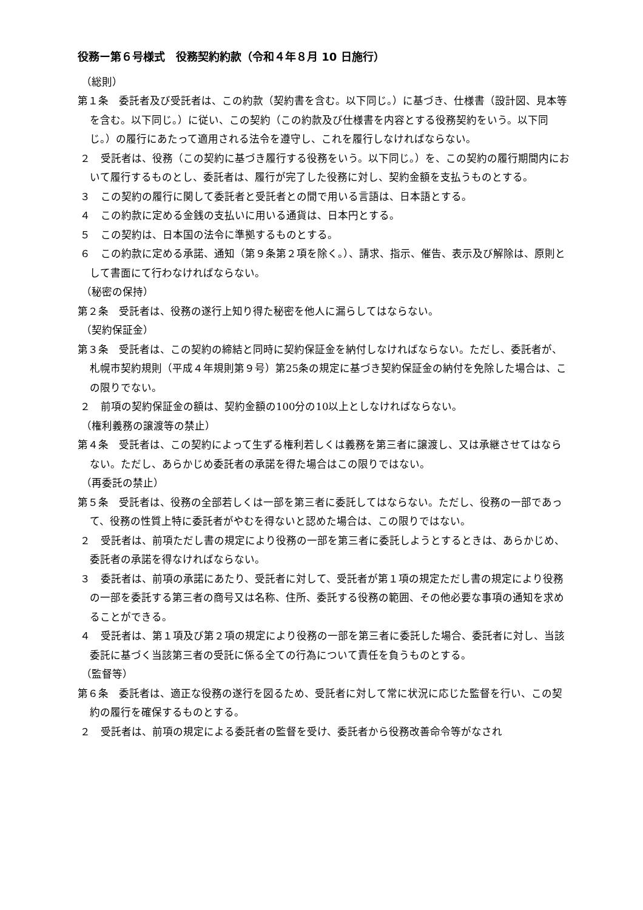役務ー第６号様式　役務契約約款（令和４年８月 10 日施行）
（総則）
第１条　委託者及び受託者は、この約款（契約書を含む。以下同じ。）に基づき、仕様書（設計図、見本等を含む。以下同じ。）に従い、この契約（この約款及び仕様書を内容とする役務契約をいう。以下同じ。）の履行にあたって適用される法令を遵守し、これを履行しなければならない。
２　受託者は、役務（この契約に基づき履行する役務をいう。以下同じ。）を、この契約の履行期間内において履行するものとし、委託者は、履行が完了した役務に対し、契約金額を支払うものとする。
３　この契約の履行に関して委託者と受託者との間で用いる言語は、日本語とする。
４　この約款に定める金銭の支払いに用いる通貨は、日本円とする。
５　この契約は、日本国の法令に準拠するものとする。
６　この約款に定める承諾、通知（第９条第２項を除く。）、請求、指示、催告、表示及び解除は、原則として書面にて行わなければならない。
（秘密の保持）
第２条　受託者は、役務の遂行上知り得た秘密を他人に漏らしてはならない。
（契約保証金）
第３条　受託者は、この契約の締結と同時に契約保証金を納付しなければならない。ただし、委託者が、札幌市契約規則（平成４年規則第９号）第25条の規定に基づき契約保証金の納付を免除した場合は、この限りでない。
２　前項の契約保証金の額は、契約金額の100分の10以上としなければならない。
（権利義務の譲渡等の禁止）
第４条　受託者は、この契約によって生ずる権利若しくは義務を第三者に譲渡し、又は承継させてはならない。ただし、あらかじめ委託者の承諾を得た場合はこの限りではない。
（再委託の禁止）
第５条　受託者は、役務の全部若しくは一部を第三者に委託してはならない。ただし、役務の一部であって、役務の性質上特に委託者がやむを得ないと認めた場合は、この限りではない。
２　受託者は、前項ただし書の規定により役務の一部を第三者に委託しようとするときは、あらかじめ、委託者の承諾を得なければならない。
３　委託者は、前項の承諾にあたり、受託者に対して、受託者が第１項の規定ただし書の規定により役務の一部を委託する第三者の商号又は名称、住所、委託する役務の範囲、その他必要な事項の通知を求めることができる。
４　受託者は、第１項及び第２項の規定により役務の一部を第三者に委託した場合、委託者に対し、当該委託に基づく当該第三者の受託に係る全ての行為について責任を負うものとする。
（監督等）
第６条　委託者は、適正な役務の遂行を図るため、受託者に対して常に状況に応じた監督を行い、この契約の履行を確保するものとする。
２　受託者は、前項の規定による委託者の監督を受け、委託者から役務改善命令等がなされ